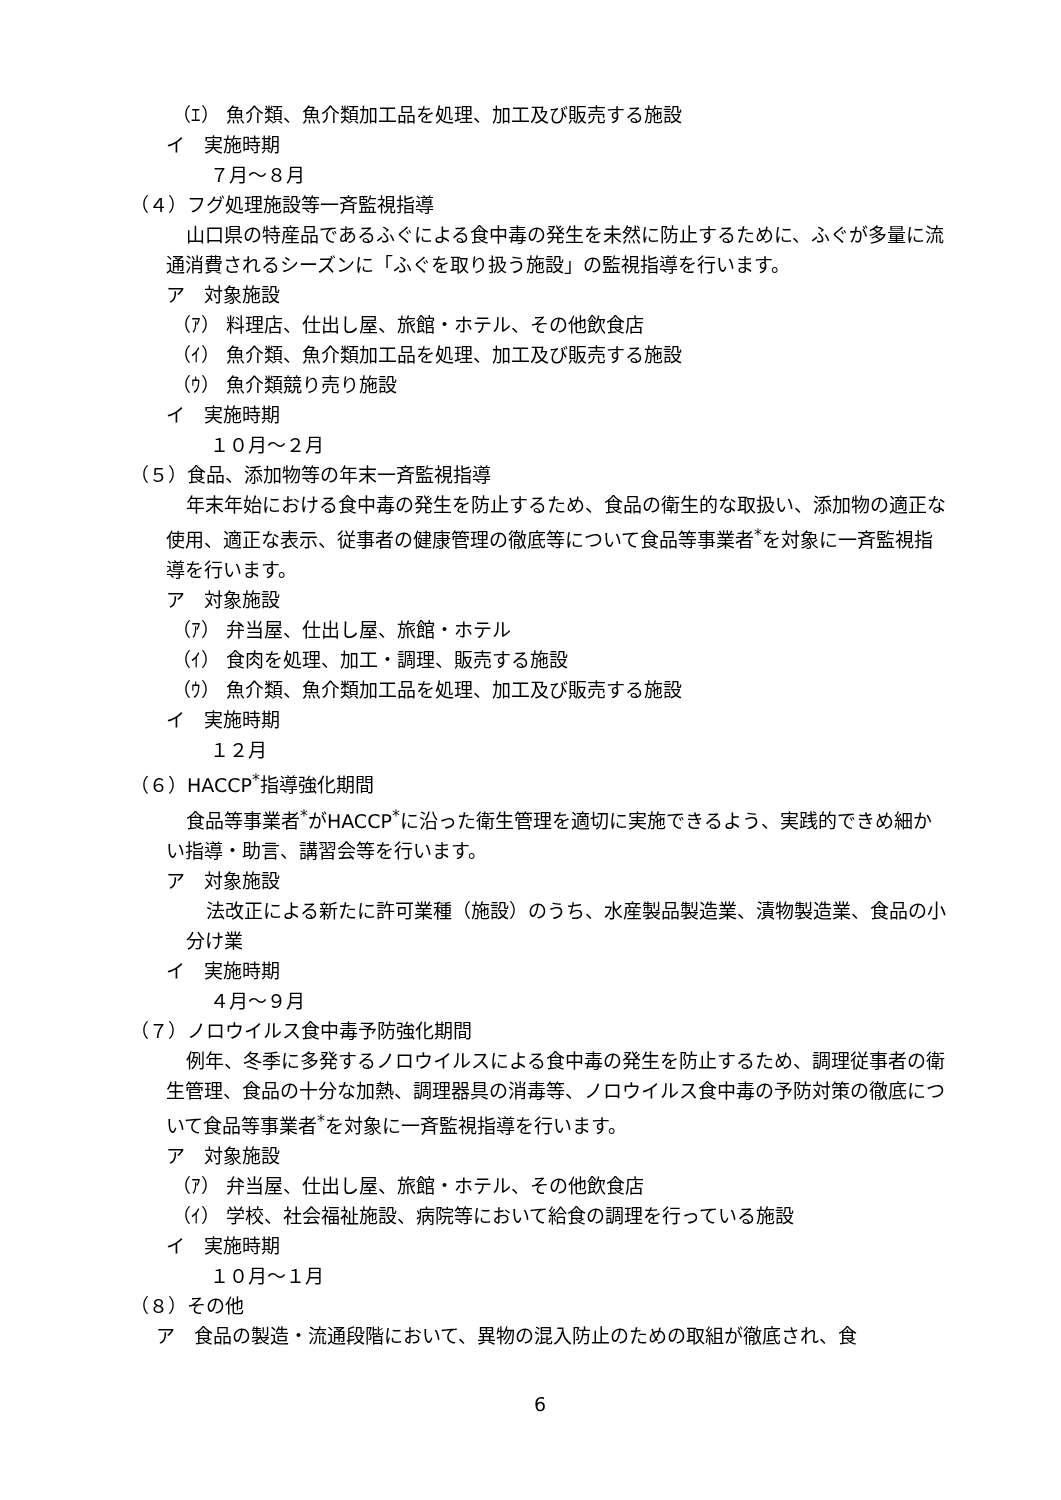（ｴ） 魚介類、魚介類加工品を処理、加工及び販売する施設
イ　実施時期
７月～８月
（４）フグ処理施設等一斉監視指導
山口県の特産品であるふぐによる食中毒の発生を未然に防止するために、ふぐが多量に流通消費されるシーズンに「ふぐを取り扱う施設」の監視指導を行います。
ア　対象施設
（ｱ） 料理店、仕出し屋、旅館・ホテル、その他飲食店
（ｲ） 魚介類、魚介類加工品を処理、加工及び販売する施設
（ｳ） 魚介類競り売り施設
イ　実施時期
１０月～２月
（５）食品、添加物等の年末一斉監視指導
年末年始における食中毒の発生を防止するため、食品の衛生的な取扱い、添加物の適正な使用、適正な表示、従事者の健康管理の徹底等について食品等事業者<sup>*</sup>を対象に一斉監視指導を行います。
ア　対象施設
（ｱ） 弁当屋、仕出し屋、旅館・ホテル
（ｲ） 食肉を処理、加工・調理、販売する施設
（ｳ） 魚介類、魚介類加工品を処理、加工及び販売する施設
イ　実施時期
１２月
（６）HACCP<sup>*</sup>指導強化期間
食品等事業者<sup>*</sup>がHACCP<sup>*</sup>に沿った衛生管理を適切に実施できるよう、実践的できめ細かい指導・助言、講習会等を行います。
ア　対象施設
法改正による新たに許可業種（施設）のうち、水産製品製造業、漬物製造業、食品の小分け業
イ　実施時期
４月～９月
（７）ノロウイルス食中毒予防強化期間
例年、冬季に多発するノロウイルスによる食中毒の発生を防止するため、調理従事者の衛生管理、食品の十分な加熱、調理器具の消毒等、ノロウイルス食中毒の予防対策の徹底について食品等事業者<sup>*</sup>を対象に一斉監視指導を行います。
ア　対象施設
（ｱ） 弁当屋、仕出し屋、旅館・ホテル、その他飲食店
（ｲ） 学校、社会福祉施設、病院等において給食の調理を行っている施設
イ　実施時期
１０月～１月
（８）その他
ア　食品の製造・流通段階において、異物の混入防止のための取組が徹底され、食
6